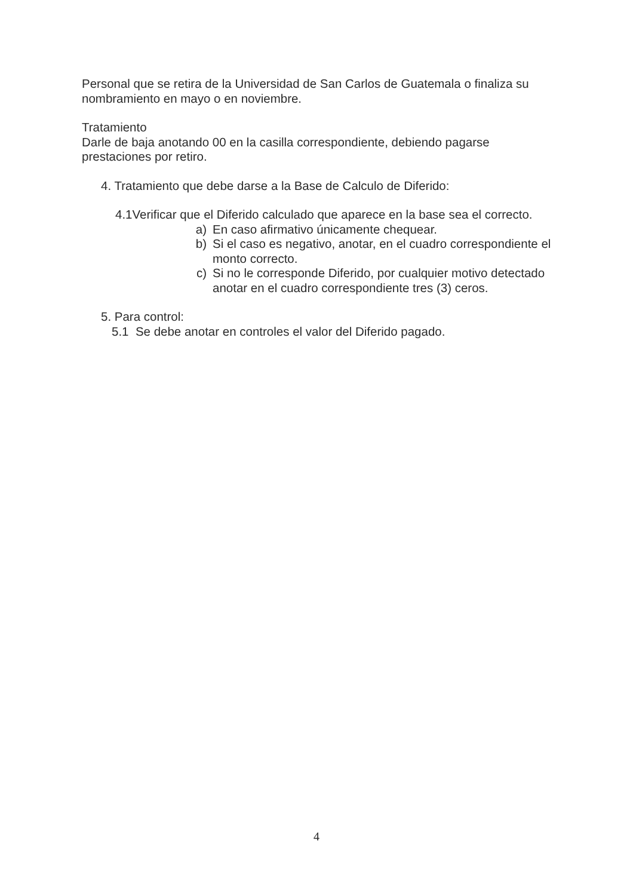Personal que se retira de la Universidad de San Carlos de Guatemala o finaliza su nombramiento en mayo o en noviembre.
Tratamiento
Darle de baja anotando 00 en la casilla correspondiente, debiendo pagarse prestaciones por retiro.
4. Tratamiento que debe darse a la Base de Calculo de Diferido:
4.1Verificar que el Diferido calculado que aparece en la base sea el correcto.
a) En caso afirmativo únicamente chequear.
b) Si el caso es negativo, anotar, en el cuadro correspondiente el monto correcto.
c) Si no le corresponde Diferido, por cualquier motivo detectado anotar en el cuadro correspondiente tres (3) ceros.
5. Para control:
5.1 Se debe anotar en controles el valor del Diferido pagado.
4